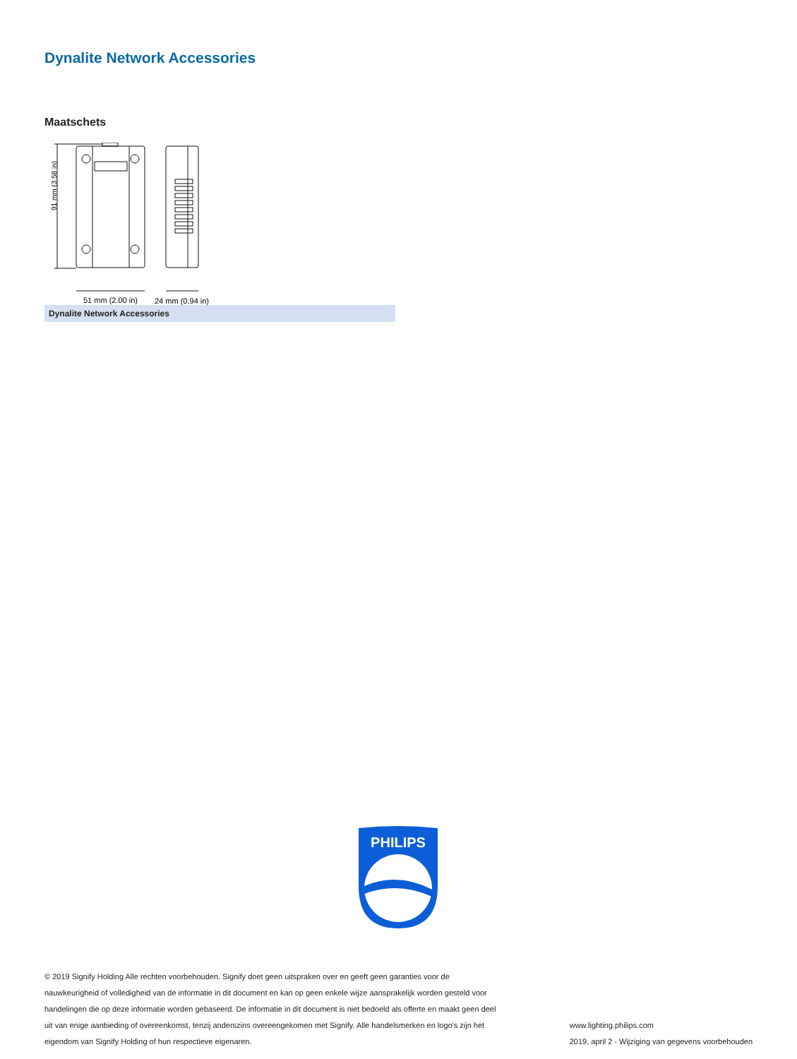Dynalite Network Accessories
Maatschets
91 mm (3.58 in)
51 mm (2.00 in)
24 mm (0.94 in)
Dynalite Network Accessories
PHILIPS
© 2019 Signify Holding Alle rechten voorbehouden. Signify doet geen uitspraken over en geeft geen garanties voor de nauwkeurigheid of volledigheid van de informatie in dit document en kan op geen enkele wijze aansprakelijk worden gesteld voor handelingen die op deze informatie worden gebaseerd. De informatie in dit document is niet bedoeld als offerte en maakt geen deel uit van enige aanbieding of overeenkomst, tenzij anderszins overeengekomen met Signify. Alle handelsmerken en logo's zijn het eigendom van Signify Holding of hun respectieve eigenaren.
www.lighting.philips.com
2019, april 2 - Wijziging van gegevens voorbehouden